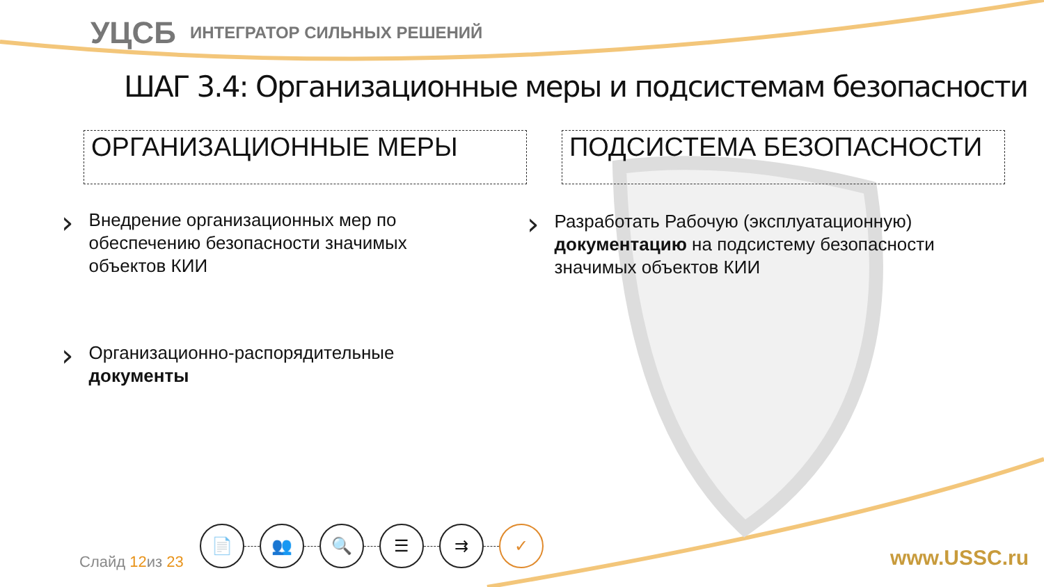УЦСБ ИНТЕГРАТОР СИЛЬНЫХ РЕШЕНИЙ
ШАГ 3.4: Организационные меры и подсистемам безопасности
ОРГАНИЗАЦИОННЫЕ МЕРЫ ПОДСИСТЕМА БЕЗОПАСНОСТИ
›
Внедрение организационных мер по обеспечению безопасности значимых объектов КИИ
›
Разработать Рабочую (эксплуатационную) документацию на подсистему безопасности значимых объектов КИИ
›
Организационно-распорядительные документы
Слайд 12из 23
📄 👥 🔍 ☰ ⇉ ✓
www.USSC.ru